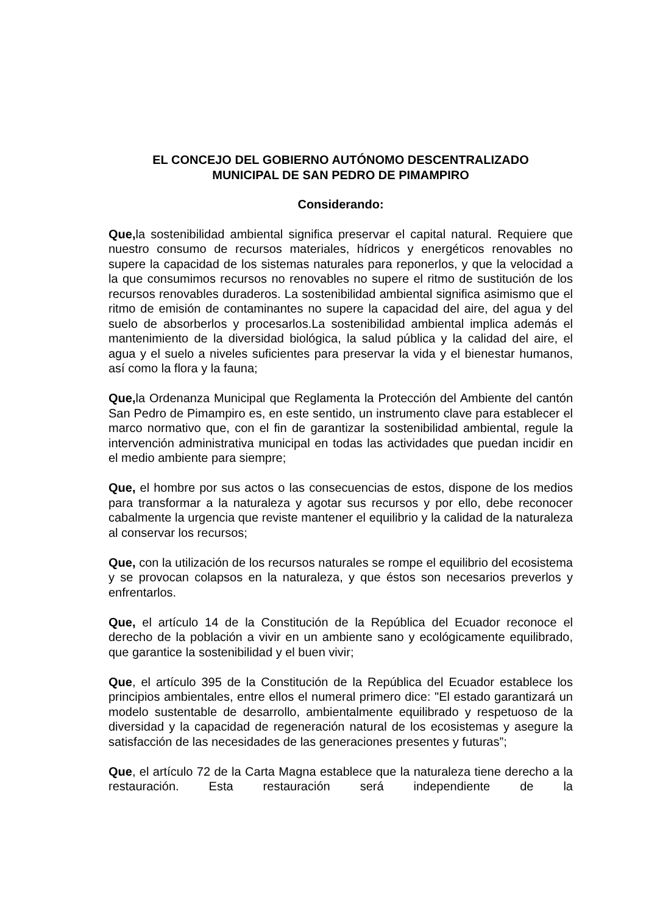EL CONCEJO DEL GOBIERNO AUTÓNOMO DESCENTRALIZADO
MUNICIPAL DE SAN PEDRO DE PIMAMPIRO
Considerando:
Que, la sostenibilidad ambiental significa preservar el capital natural. Requiere que nuestro consumo de recursos materiales, hídricos y energéticos renovables no supere la capacidad de los sistemas naturales para reponerlos, y que la velocidad a la que consumimos recursos no renovables no supere el ritmo de sustitución de los recursos renovables duraderos. La sostenibilidad ambiental significa asimismo que el ritmo de emisión de contaminantes no supere la capacidad del aire, del agua y del suelo de absorberlos y procesarlos.La sostenibilidad ambiental implica además el mantenimiento de la diversidad biológica, la salud pública y la calidad del aire, el agua y el suelo a niveles suficientes para preservar la vida y el bienestar humanos, así como la flora y la fauna;
Que, la Ordenanza Municipal que Reglamenta la Protección del Ambiente del cantón San Pedro de Pimampiro es, en este sentido, un instrumento clave para establecer el marco normativo que, con el fin de garantizar la sostenibilidad ambiental, regule la intervención administrativa municipal en todas las actividades que puedan incidir en el medio ambiente para siempre;
Que, el hombre por sus actos o las consecuencias de estos, dispone de los medios para transformar a la naturaleza y agotar sus recursos y por ello, debe reconocer cabalmente la urgencia que reviste mantener el equilibrio y la calidad de la naturaleza al conservar los recursos;
Que, con la utilización de los recursos naturales se rompe el equilibrio del ecosistema y se provocan colapsos en la naturaleza, y que éstos son necesarios preverlos y enfrentarlos.
Que, el artículo 14 de la Constitución de la República del Ecuador reconoce el derecho de la población a vivir en un ambiente sano y ecológicamente equilibrado, que garantice la sostenibilidad y el buen vivir;
Que, el artículo 395 de la Constitución de la República del Ecuador establece los principios ambientales, entre ellos el numeral primero dice: "El estado garantizará un modelo sustentable de desarrollo, ambientalmente equilibrado y respetuoso de la diversidad y la capacidad de regeneración natural de los ecosistemas y asegure la satisfacción de las necesidades de las generaciones presentes y futuras”;
Que, el artículo 72 de la Carta Magna establece que la naturaleza tiene derecho a la restauración. Esta restauración será independiente de la